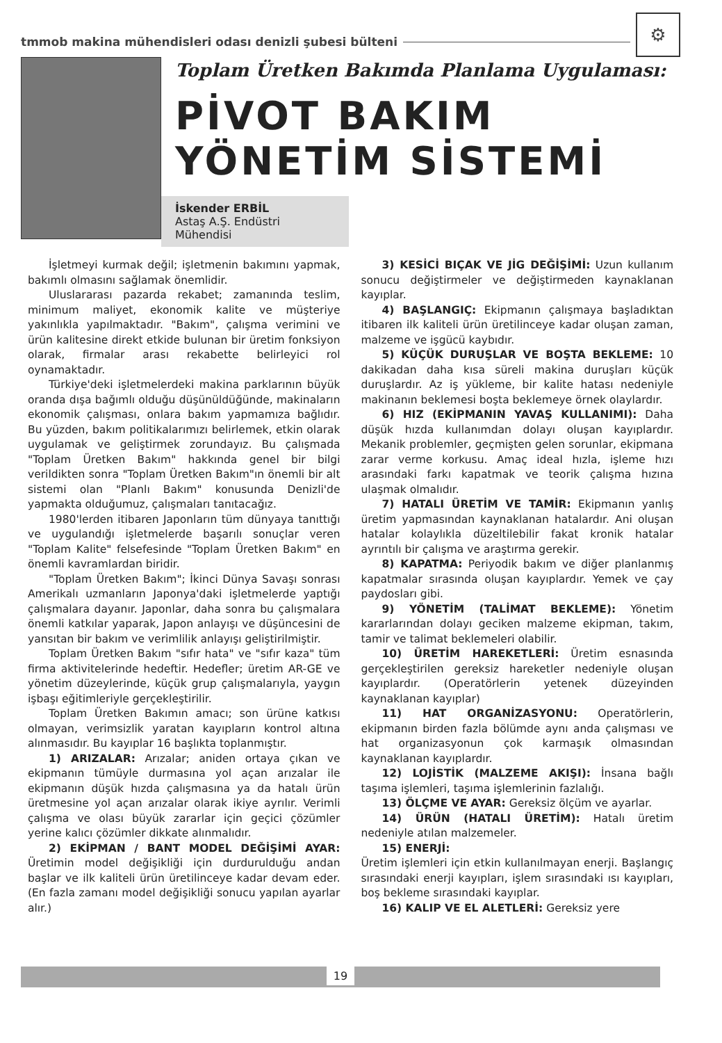tmmob makina mühendisleri odası denizli şubesi bülteni
⚙
Toplam Üretken Bakımda Planlama Uygulaması:
PİVOT BAKIM
YÖNETİM SİSTEMİ
İskender ERBİL
Astaş A.Ş. Endüstri Mühendisi
İşletmeyi kurmak değil; işletmenin bakımını yapmak, bakımlı olmasını sağlamak önemlidir.
Uluslararası pazarda rekabet; zamanında teslim, minimum maliyet, ekonomik kalite ve müşteriye yakınlıkla yapılmaktadır. "Bakım", çalışma verimini ve ürün kalitesine direkt etkide bulunan bir üretim fonksiyon olarak, firmalar arası rekabette belirleyici rol oynamaktadır.
Türkiye'deki işletmelerdeki makina parklarının büyük oranda dışa bağımlı olduğu düşünüldüğünde, makinaların ekonomik çalışması, onlara bakım yapmamıza bağlıdır. Bu yüzden, bakım politikalarımızı belirlemek, etkin olarak uygulamak ve geliştirmek zorundayız. Bu çalışmada "Toplam Üretken Bakım" hakkında genel bir bilgi verildikten sonra "Toplam Üretken Bakım"ın önemli bir alt sistemi olan "Planlı Bakım" konusunda Denizli'de yapmakta olduğumuz, çalışmaları tanıtacağız.
1980'lerden itibaren Japonların tüm dünyaya tanıttığı ve uygulandığı işletmelerde başarılı sonuçlar veren "Toplam Kalite" felsefesinde "Toplam Üretken Bakım" en önemli kavramlardan biridir.
"Toplam Üretken Bakım"; İkinci Dünya Savaşı sonrası Amerikalı uzmanların Japonya'daki işletmelerde yaptığı çalışmalara dayanır. Japonlar, daha sonra bu çalışmalara önemli katkılar yaparak, Japon anlayışı ve düşüncesini de yansıtan bir bakım ve verimlilik anlayışı geliştirilmiştir.
Toplam Üretken Bakım "sıfır hata" ve "sıfır kaza" tüm firma aktivitelerinde hedeftir. Hedefler; üretim AR-GE ve yönetim düzeylerinde, küçük grup çalışmalarıyla, yaygın işbaşı eğitimleriyle gerçekleştirilir.
Toplam Üretken Bakımın amacı; son ürüne katkısı olmayan, verimsizlik yaratan kayıpların kontrol altına alınmasıdır. Bu kayıplar 16 başlıkta toplanmıştır.
1) ARIZALAR: Arızalar; aniden ortaya çıkan ve ekipmanın tümüyle durmasına yol açan arızalar ile ekipmanın düşük hızda çalışmasına ya da hatalı ürün üretmesine yol açan arızalar olarak ikiye ayrılır. Verimli çalışma ve olası büyük zararlar için geçici çözümler yerine kalıcı çözümler dikkate alınmalıdır.
2) EKİPMAN / BANT MODEL DEĞİŞİMİ AYAR: Üretimin model değişikliği için durdurulduğu andan başlar ve ilk kaliteli ürün üretilinceye kadar devam eder. (En fazla zamanı model değişikliği sonucu yapılan ayarlar alır.)
3) KESİCİ BIÇAK VE JİG DEĞİŞİMİ: Uzun kullanım sonucu değiştirmeler ve değiştirmeden kaynaklanan kayıplar.
4) BAŞLANGIÇ: Ekipmanın çalışmaya başladıktan itibaren ilk kaliteli ürün üretilinceye kadar oluşan zaman, malzeme ve işgücü kaybıdır.
5) KÜÇÜK DURUŞLAR VE BOŞTA BEKLEME: 10 dakikadan daha kısa süreli makina duruşları küçük duruşlardır. Az iş yükleme, bir kalite hatası nedeniyle makinanın beklemesi boşta beklemeye örnek olaylardır.
6) HIZ (EKİPMANIN YAVAŞ KULLANIMI): Daha düşük hızda kullanımdan dolayı oluşan kayıplardır. Mekanik problemler, geçmişten gelen sorunlar, ekipmana zarar verme korkusu. Amaç ideal hızla, işleme hızı arasındaki farkı kapatmak ve teorik çalışma hızına ulaşmak olmalıdır.
7) HATALI ÜRETİM VE TAMİR: Ekipmanın yanlış üretim yapmasından kaynaklanan hatalardır. Ani oluşan hatalar kolaylıkla düzeltilebilir fakat kronik hatalar ayrıntılı bir çalışma ve araştırma gerekir.
8) KAPATMA: Periyodik bakım ve diğer planlanmış kapatmalar sırasında oluşan kayıplardır. Yemek ve çay paydosları gibi.
9) YÖNETİM (TALİMAT BEKLEME): Yönetim kararlarından dolayı geciken malzeme ekipman, takım, tamir ve talimat beklemeleri olabilir.
10) ÜRETİM HAREKETLERİ: Üretim esnasında gerçekleştirilen gereksiz hareketler nedeniyle oluşan kayıplardır. (Operatörlerin yetenek düzeyinden kaynaklanan kayıplar)
11) HAT ORGANİZASYONU: Operatörlerin, ekipmanın birden fazla bölümde aynı anda çalışması ve hat organizasyonun çok karmaşık olmasından kaynaklanan kayıplardır.
12) LOJİSTİK (MALZEME AKIŞI): İnsana bağlı taşıma işlemleri, taşıma işlemlerinin fazlalığı.
13) ÖLÇME VE AYAR: Gereksiz ölçüm ve ayarlar.
14) ÜRÜN (HATALI ÜRETİM): Hatalı üretim nedeniyle atılan malzemeler.
15) ENERJİ:
Üretim işlemleri için etkin kullanılmayan enerji. Başlangıç sırasındaki enerji kayıpları, işlem sırasındaki ısı kayıpları, boş bekleme sırasındaki kayıplar.
16) KALIP VE EL ALETLERİ: Gereksiz yere
19